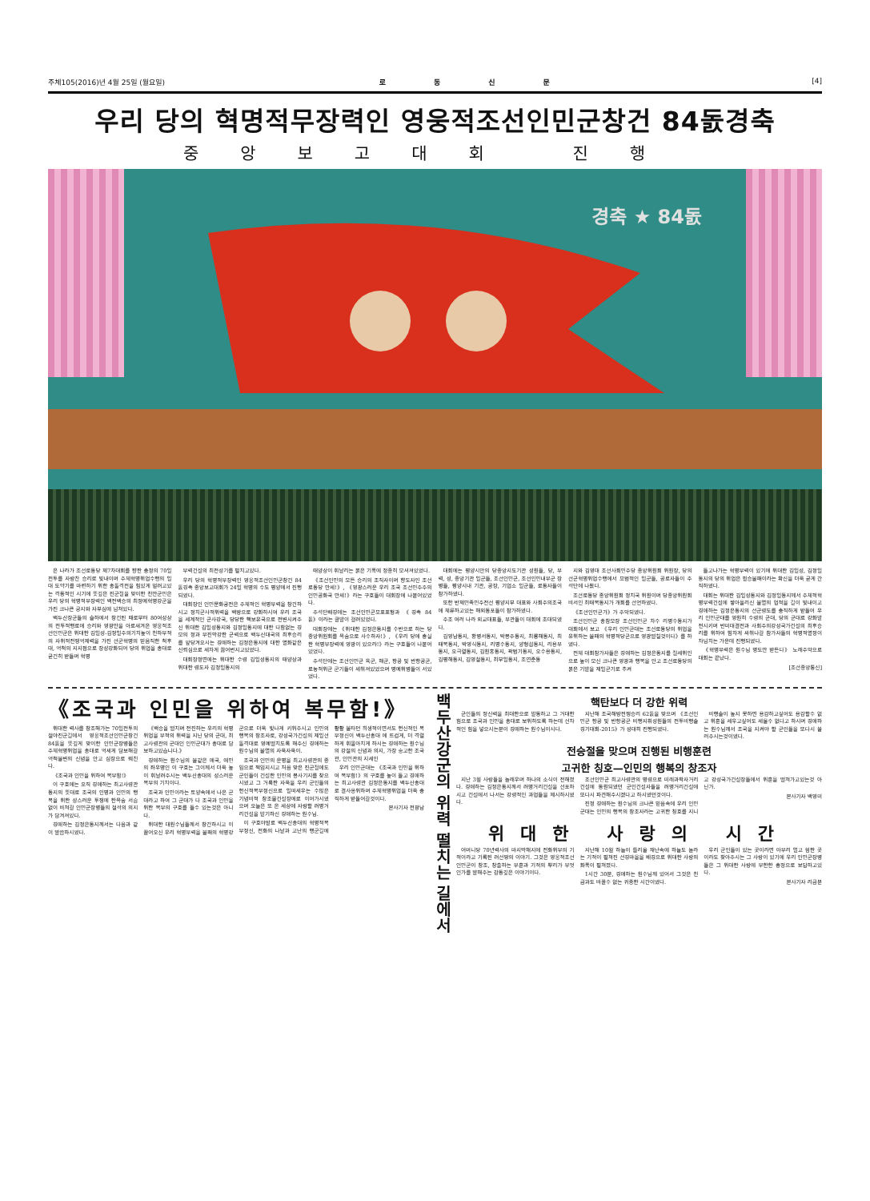주체105(2016)년 4월 25일 (월요일) 로동신문 [4]
우리 당의 혁명적무장력인 영웅적조선인민군창건 84돐경축
중앙보고대회 진행
경축 ★ 84돐
온 나라가 조선로동당 제7차대회를 향한 충정의 70일전투를 자랑찬 승리로 빛내이며 주체혁명위업수행의 일대 도약기를 마련하기 위한 총돌격전을 힘있게 벌려고있는 격동적인 시기에 뜻깊은 진군절을 맞이한 천만군민은 우리 당의 혁명적무장력인 백전백승의 최정예혁명강군을 가진 크나큰 긍지와 자부심에 넘쳐있다.
백두산장군들의 슬하에서 창건된 때로부터 80여성상의 전투적행로에 승리와 영광만을 아로새겨온 영웅적조선인민군은 위대한 김일성-김정일주의기치높이 천하무적의 자위적전쟁억제력을 가진 선군혁명의 믿음직한 척후대, 억척의 지지점으로 장성강화되어 당의 위업을 총대로 굳건히 받들며 혁명
무력건설의 최전성기를 펼치고있다.
우리 당의 혁명적무장력인 영웅적조선인민군창건 84돐경축 중앙보고대회가 24일 혁명의 수도 평양에서 진행되였다.
대회장인 인민문화궁전은 주체적인 혁명무력을 창건하시고 정치군사적위력을 백방으로 강화하시여 우리 조국을 세계적인 군사강국, 당당한 핵보유국으로 전변시켜주신 위대한 김일성동지와 김정일동지에 대한 다함없는 경모의 정과 무진막강한 군력으로 백두산대국의 최후승리를 앞당겨오시는 경애하는 김정은동지에 대한 열화같은 신뢰심으로 세차게 끓어번지고있었다.
대회장정면에는 위대한 수령 김일성동지의 태양상과 위대한 령도자 김정일동지의
태양상이 휘날리는 붉은 기폭에 정중히 모셔져있었다.
《조선인민의 모든 승리의 조직자이며 향도자인 조선로동당 만세!》, 《영광스러운 우리 조국 조선민주주의인민공화국 만세!》라는 구호들이 대회장에 나붙어있었다.
주석단배경에는 조선인민군모표표형과 《경축 84돐》이라는 글발이 걸려있었다.
대회장에는 《위대한 김정은동지를 수반으로 하는 당중앙위원회를 목숨으로 사수하자!》, 《우리 당에 충실한 혁명무장력에 영광이 있으라!》라는 구호들이 나붙어있었다.
주석단에는 조선인민군 육군, 해군, 항공 및 반항공군, 로농적위군 군기들이 세워져있었으며 명예위병들이 서있었다.
대회에는 평양시안의 당중앙지도기관 성원들, 당, 무력, 성, 중앙기관 일군들, 조선인민군, 조선인민내무군 장병들, 평양시내 기관, 공장, 기업소 일군들, 로동자들이 참가하였다.
또한 반제민족민주전선 평양지부 대표와 사회주의조국에 체류하고있는 해외동포들이 참가하였다.
주조 여러 나라 외교대표들, 무관들이 대회에 초대되였다.
김영남동지, 황병서동지, 박봉주동지, 최룡해동지, 최태복동지, 박영식동지, 리명수동지, 양형섭동지, 리용무동지, 오극렬동지, 김원홍동지, 곽범기동지, 오수용동지, 김평해동지, 김영철동지, 최부일동지, 조연준동
지와 김영대 조선사회민주당 중앙위원회 위원장, 당의 선군혁명위업수행에서 모범적인 일군들, 공로자들이 주석단에 나왔다.
조선로동당 중앙위원회 정치국 위원이며 당중앙위원회 비서인 최태복동지가 개회를 선언하였다.
《조선인민군가》가 주악되였다.
조선인민군 총참모장 조선인민군 차수 리명수동지가 대회에서 보고 《우리 인민군대는 조선로동당의 위업을 유위하는 불패의 혁명적당군으로 영광떨칠것이다》를 하였다.
전체 대회참가자들은 경애하는 김정은동지를 절세위인으로 높이 모신 크나큰 영광과 행복을 안고 조선로동당의 붉은 기발을 제일군기로 추켜
들고나가는 혁명무력이 있기에 위대한 김일성, 김정일동지의 당의 위업은 필승불패이라는 확신을 더욱 굳게 간직하였다.
대회는 위대한 김일성동지와 김정일동지께서 주체적혁명무력건설에 쌓아올리신 불멸의 업적을 길이 빛내이고 경애하는 김정은동지의 선군령도를 충직하게 받들어 우리 인민군대를 영원히 수령의 군대, 당의 군대로 강화발전시키며 반미대결전과 사회주의강성국가건설의 최후승리를 위하여 힘차게 싸워나갈 참가자들의 혁명적열정이 차넘치는 가운데 진행되였다.
《혁명무력은 원수님 명도만 받든다》 노래주악으로 대회는 끝났다.
[조선중앙통신]
《조국과 인민을 위하여 복무함!》
위대한 력사를 창조해가는 70일전투의 철야진군길에서 영웅적조선인민군창건 84돐을 뜻깊게 맞이한 인민군장병들은 주체혁명위업을 총대로 억세게 담보해갈 억척불변의 신념을 안고 심장으로 웨친다.
《조국과 인민을 위하여 복무함!》
이 구호에는 오직 경애하는 최고사령관동지의 뜻대로 조국의 인명과 인민의 행복을 위한 성스러운 투쟁에 한목숨 서슴없이 바쳐갈 인민군장병들의 철석의 의지가 담겨져있다.
경애하는 김정은동지께서는 다음과 같이 말씀하시였다.
《백승을 떨치며 전진하는 우리의 혁명위업을 무적의 위력을 지닌 당의 군대, 최고사령관의 군대인 인민군대가 총대로 담보하고있습니다.》
경애하는 원수님의 불같은 애국, 애민의 좌우명인 이 구호는 그이께서 더욱 높이 휘날려주시는 백두산총대의 성스러운 복무의 기치이다.
조국과 인민이라는 토양속에서 나온 군대라고 하여 그 군대가 다 조국과 인민을 위한 복무의 구호를 들수 있는것은 아니다.
위대한 대원수님들께서 창건하시고 이끌어오신 우리 혁명무력을 불패의 혁명강군으로 더욱 빛나게 키워주시고 인민의 행복의 창조자로, 강성국가건설의 제일선돌격대로 영예떨치도록 해주신 경애하는 원수님의 불멸의 자욱자욱이.
조국과 인민의 운명을 최고사령관의 중임으로 책임지시고 처음 맞은 진군절에도 군인들이 건설한 인민의 봉사기지를 찾으시였고 그 거룩한 자욱을 우리 군인들의 헌신적복무정신으로 일떠세우는 수많은 기념비적 창조물건설장에로 이어가시였으며 오늘은 또 온 세상에 자랑할 려명거리건설을 발기하신 경애하는 원수님.
이 구호야말로 백두산총대의 혁명적복무정신, 전화의 나날과 고난의 행군길에 활활 불타던 희생적이면서도 헌신적인 복무정신이 백두산총대 에 뜨겁게, 더 격렬하게 휘몰아치게 하시는 경애하는 원수님의 강철의 신념과 의지, 가장 숭고한 조국관, 인민관의 지세인
우리 인민군대는 《조국과 인민을 위하여 복무함!》의 구호를 높이 들고 경애하는 최고사령관 김정은동지를 백두산총대로 결사옹위하며 주체혁명위업을 더욱 충직하게 받들어갈것이다.
본사기자 전광남
백두산강군의 위력 떨치는 길에서
핵탄보다 더 강한 위력
군인들의 정신력을 최대한으로 발동하고 그 거대한 힘으로 조국과 인민을 총대로 보위하도록 하는데 선차적인 힘을 넣으시는분이 경애하는 원수님이시다.
지난해 조국해방전쟁승리 62돐을 맞으며 《조선인민군 항공 및 반항공군 비행지휘성원들의 전투비행술경기대회-2015》가 성대히 진행되였다.
비행술이 높지 못하면 용감하고싶어도 용감할수 없고 위훈을 세우고싶어도 세울수 없다고 하시며 경애하는 원수님께서 조국을 지켜야 할 군인들을 또다시 불러주시는것이였다.
전승절을 맞으며 진행된 비행훈련
고귀한 칭호—인민의 행복의 창조자
지난 3월 사랑들을 놀래우며 하나의 소식이 전해졌다. 경애하는 김정은동지께서 려명거리건설을 선포하시고 건설에서 나서는 강령적인 과업들을 제시하시였다.
조선인민군 최고사령관의 명령으로 미래과학자거리건설에 동원되였던 군인건설자들을 려명거리건설에 또다시 파견해주시겠다고 하시였던것이다.
진정 경애하는 원수님의 크나큰 믿음속에 우리 인민군대는 인민의 행복의 창조자라는 고귀한 칭호를 지니고 강성국가건설장들에서 위훈을 떨쳐가고있는것 아닌가.
본사기자 백영미
위대한 사랑의 시간
어머니당 70년력사의 마지막해지에 전화위무의 기적이라고 기록된 려선땅의 이야기. 그것은 영웅적조선인민군이 창조, 창출하는 무훈과 기적의 뿌리가 무엇인가를 말해주는 감동깊은 이야기이다.
지난해 10월 하늘이 틀리울 재난속에 하늘도 놀라는 기적이 펼쳐진 선경마을을 배경으로 위대한 사랑의 화폭이 펼쳐졌다.
1시간 30분, 경애하는 원수님께 있어서 그것은 천금과도 바꿀수 없는 귀중한 시간이였다.
우리 군인들이 있는 곳이라면 아무리 멀고 험한 곳이라도 찾아주시는 그 사랑이 있기에 우리 인민군장병들은 그 위대한 사랑에 무한한 충정으로 보답하고있다.
본사기자 리금분